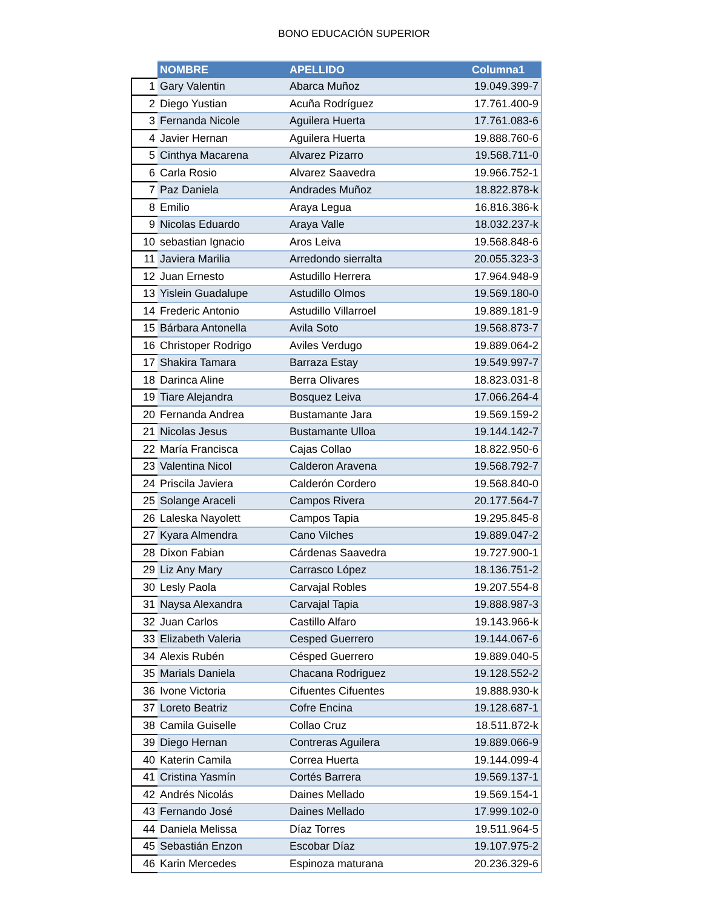BONO EDUCACIÓN SUPERIOR
| | NOMBRE | APELLIDO | Columna1 |
| --- | --- | --- | --- |
| 1 | Gary Valentin | Abarca Muñoz | 19.049.399-7 |
| 2 | Diego Yustian | Acuña Rodríguez | 17.761.400-9 |
| 3 | Fernanda Nicole | Aguilera Huerta | 17.761.083-6 |
| 4 | Javier Hernan | Aguilera Huerta | 19.888.760-6 |
| 5 | Cinthya Macarena | Alvarez Pizarro | 19.568.711-0 |
| 6 | Carla Rosio | Alvarez Saavedra | 19.966.752-1 |
| 7 | Paz Daniela | Andrades Muñoz | 18.822.878-k |
| 8 | Emilio | Araya Legua | 16.816.386-k |
| 9 | Nicolas Eduardo | Araya Valle | 18.032.237-k |
| 10 | sebastian Ignacio | Aros Leiva | 19.568.848-6 |
| 11 | Javiera Marilia | Arredondo sierralta | 20.055.323-3 |
| 12 | Juan Ernesto | Astudillo Herrera | 17.964.948-9 |
| 13 | Yislein Guadalupe | Astudillo Olmos | 19.569.180-0 |
| 14 | Frederic Antonio | Astudillo Villarroel | 19.889.181-9 |
| 15 | Bárbara Antonella | Avila Soto | 19.568.873-7 |
| 16 | Christoper Rodrigo | Aviles Verdugo | 19.889.064-2 |
| 17 | Shakira Tamara | Barraza Estay | 19.549.997-7 |
| 18 | Darinca Aline | Berra Olivares | 18.823.031-8 |
| 19 | Tiare Alejandra | Bosquez Leiva | 17.066.264-4 |
| 20 | Fernanda Andrea | Bustamante Jara | 19.569.159-2 |
| 21 | Nicolas Jesus | Bustamante Ulloa | 19.144.142-7 |
| 22 | María Francisca | Cajas Collao | 18.822.950-6 |
| 23 | Valentina Nicol | Calderon Aravena | 19.568.792-7 |
| 24 | Priscila Javiera | Calderón Cordero | 19.568.840-0 |
| 25 | Solange Araceli | Campos Rivera | 20.177.564-7 |
| 26 | Laleska Nayolett | Campos Tapia | 19.295.845-8 |
| 27 | Kyara Almendra | Cano Vilches | 19.889.047-2 |
| 28 | Dixon Fabian | Cárdenas Saavedra | 19.727.900-1 |
| 29 | Liz Any Mary | Carrasco López | 18.136.751-2 |
| 30 | Lesly Paola | Carvajal Robles | 19.207.554-8 |
| 31 | Naysa Alexandra | Carvajal Tapia | 19.888.987-3 |
| 32 | Juan Carlos | Castillo Alfaro | 19.143.966-k |
| 33 | Elizabeth Valeria | Cesped Guerrero | 19.144.067-6 |
| 34 | Alexis Rubén | Césped Guerrero | 19.889.040-5 |
| 35 | Marials Daniela | Chacana Rodriguez | 19.128.552-2 |
| 36 | Ivone Victoria | Cifuentes Cifuentes | 19.888.930-k |
| 37 | Loreto Beatriz | Cofre Encina | 19.128.687-1 |
| 38 | Camila Guiselle | Collao Cruz | 18.511.872-k |
| 39 | Diego Hernan | Contreras Aguilera | 19.889.066-9 |
| 40 | Katerin Camila | Correa Huerta | 19.144.099-4 |
| 41 | Cristina Yasmín | Cortés Barrera | 19.569.137-1 |
| 42 | Andrés Nicolás | Daines Mellado | 19.569.154-1 |
| 43 | Fernando José | Daines Mellado | 17.999.102-0 |
| 44 | Daniela Melissa | Díaz Torres | 19.511.964-5 |
| 45 | Sebastián Enzon | Escobar Díaz | 19.107.975-2 |
| 46 | Karin Mercedes | Espinoza maturana | 20.236.329-6 |